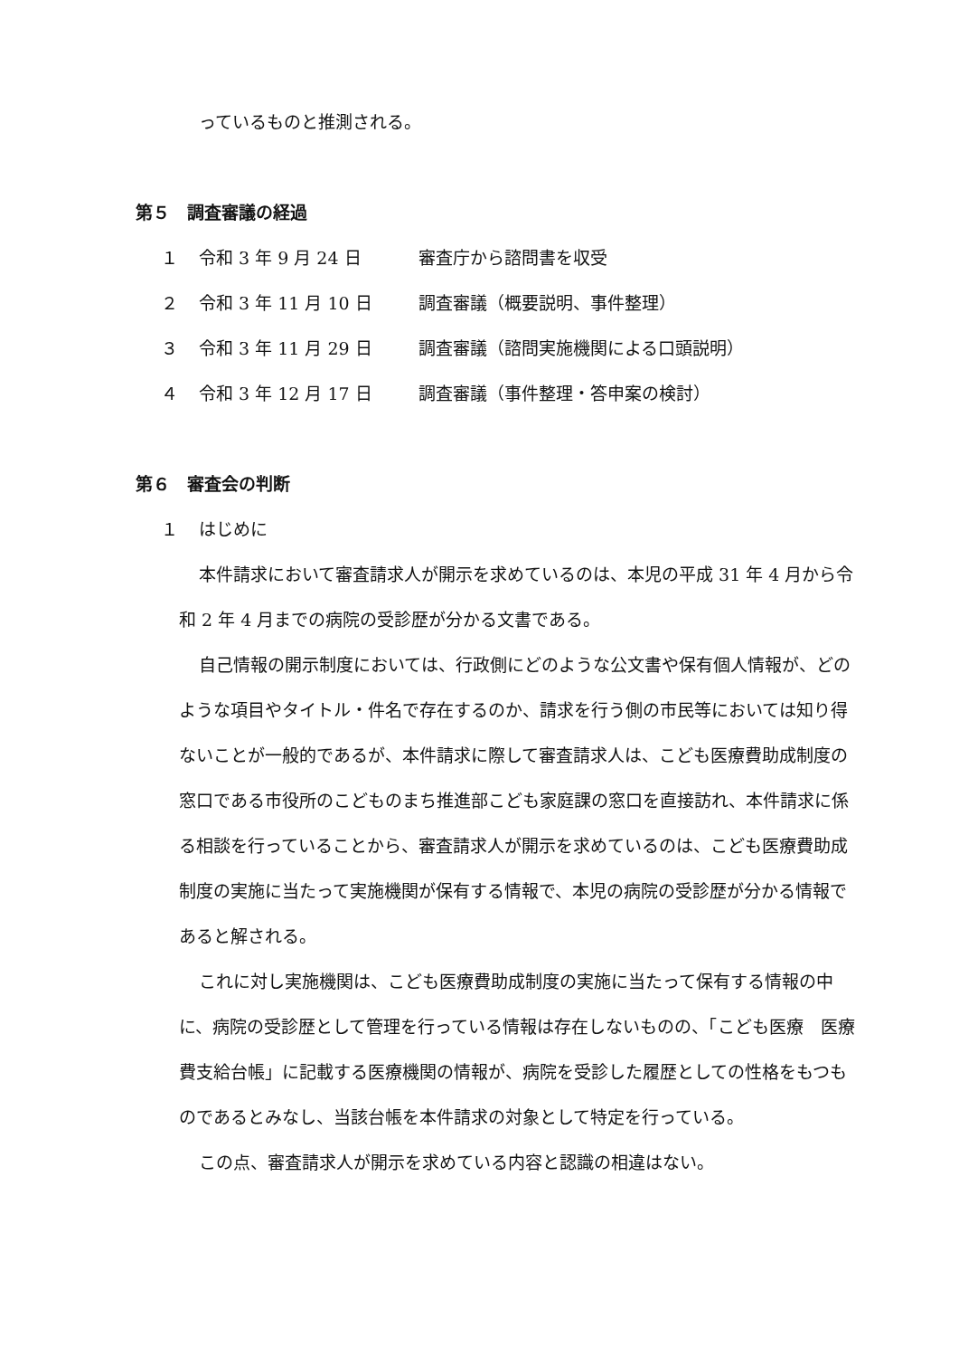っているものと推測される。
第５　調査審議の経過
１ 令和 3 年 9 月 24 日 審査庁から諮問書を収受
２ 令和 3 年 11 月 10 日 調査審議（概要説明、事件整理）
３ 令和 3 年 11 月 29 日 調査審議（諮問実施機関による口頭説明）
４ 令和 3 年 12 月 17 日 調査審議（事件整理・答申案の検討）
第６　審査会の判断
１ はじめに
本件請求において審査請求人が開示を求めているのは、本児の平成 31 年 4 月から令和 2 年 4 月までの病院の受診歴が分かる文書である。
自己情報の開示制度においては、行政側にどのような公文書や保有個人情報が、どのような項目やタイトル・件名で存在するのか、請求を行う側の市民等においては知り得ないことが一般的であるが、本件請求に際して審査請求人は、こども医療費助成制度の窓口である市役所のこどものまち推進部こども家庭課の窓口を直接訪れ、本件請求に係る相談を行っていることから、審査請求人が開示を求めているのは、こども医療費助成制度の実施に当たって実施機関が保有する情報で、本児の病院の受診歴が分かる情報であると解される。
これに対し実施機関は、こども医療費助成制度の実施に当たって保有する情報の中に、病院の受診歴として管理を行っている情報は存在しないものの、「こども医療　医療費支給台帳」に記載する医療機関の情報が、病院を受診した履歴としての性格をもつものであるとみなし、当該台帳を本件請求の対象として特定を行っている。
この点、審査請求人が開示を求めている内容と認識の相違はない。